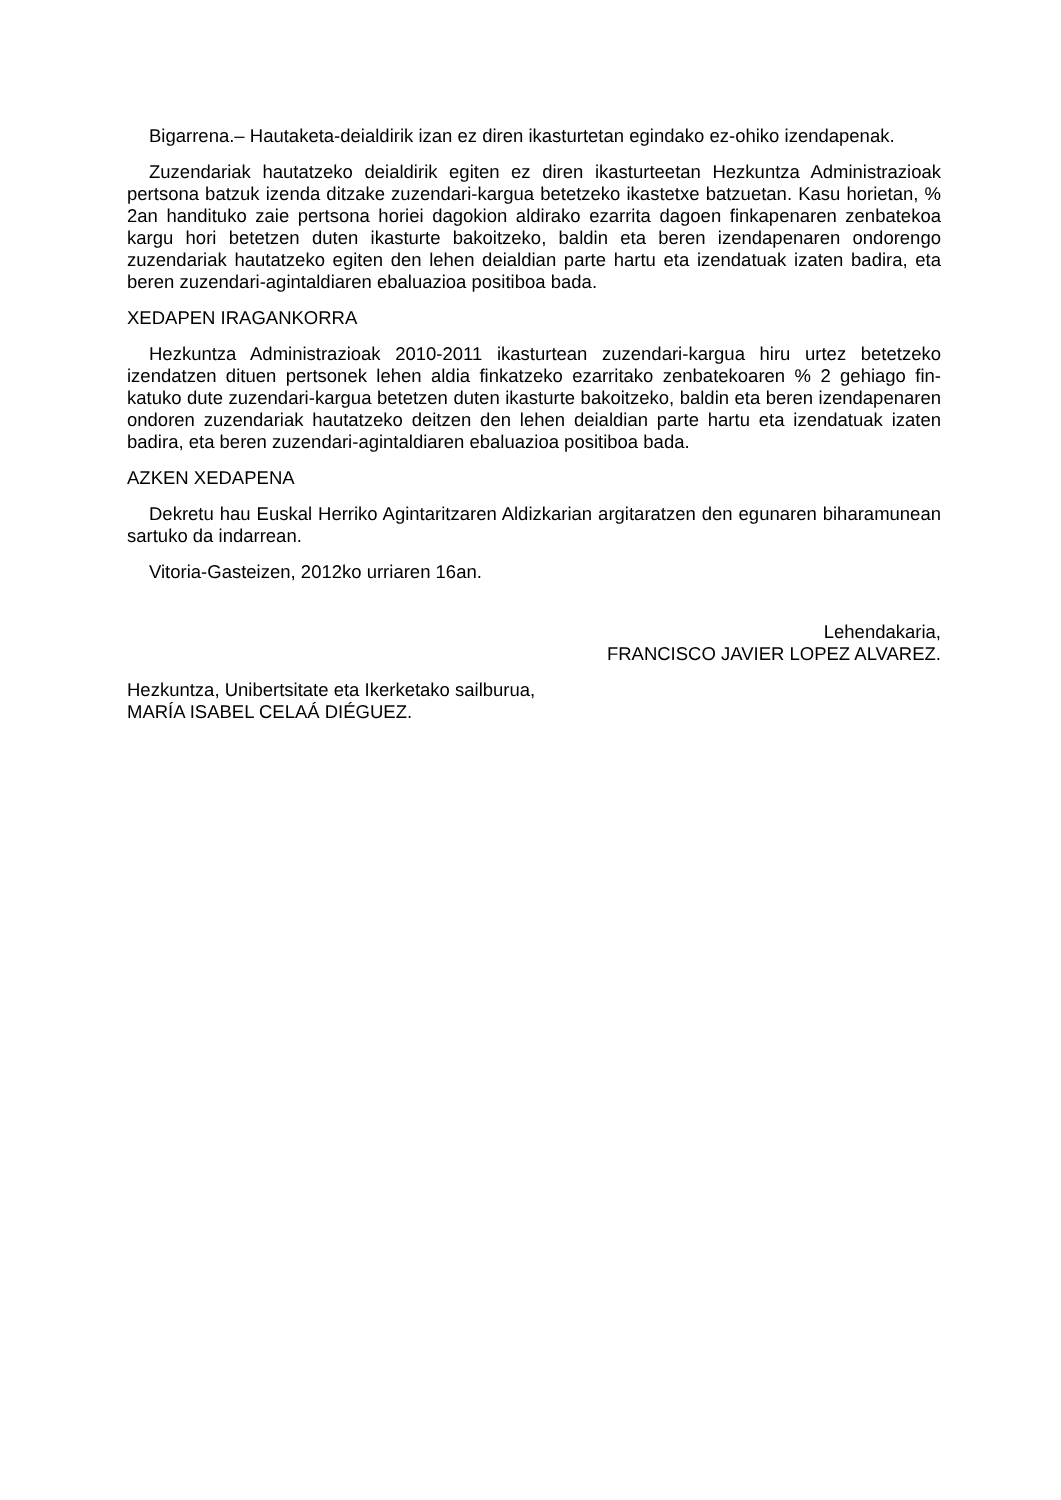Bigarrena.– Hautaketa-deialdirik izan ez diren ikasturtetan egindako ez-ohiko izendapenak.
Zuzendariak hautatzeko deialdirik egiten ez diren ikasturteetan Hezkuntza Administrazioak pertsona batzuk izenda ditzake zuzendari-kargua betetzeko ikastetxe batzuetan. Kasu horietan, % 2an handituko zaie pertsona horiei dagokion aldirako ezarrita dagoen finkapenaren zenbatekoa kargu hori betetzen duten ikasturte bakoitzeko, baldin eta beren izendapenaren ondorengo zuzendariak hautatzeko egiten den lehen deialdian parte hartu eta izendatuak izaten badira, eta beren zuzendari-agintaldiaren ebaluazioa positiboa bada.
XEDAPEN IRAGANKORRA
Hezkuntza Administrazioak 2010-2011 ikasturtean zuzendari-kargua hiru urtez betetzeko izendatzen dituen pertsonek lehen aldia finkatzeko ezarritako zenbatekoaren % 2 gehiago fin-katuko dute zuzendari-kargua betetzen duten ikasturte bakoitzeko, baldin eta beren izendapenaren ondoren zuzendariak hautatzeko deitzen den lehen deialdian parte hartu eta izendatuak izaten badira, eta beren zuzendari-agintaldiaren ebaluazioa positiboa bada.
AZKEN XEDAPENA
Dekretu hau Euskal Herriko Agintaritzaren Aldizkarian argitaratzen den egunaren biharamunean sartuko da indarrean.
Vitoria-Gasteizen, 2012ko urriaren 16an.
Lehendakaria,
FRANCISCO JAVIER LOPEZ ALVAREZ.
Hezkuntza, Unibertsitate eta Ikerketako sailburua,
MARÍA ISABEL CELAÁ DIÉGUEZ.